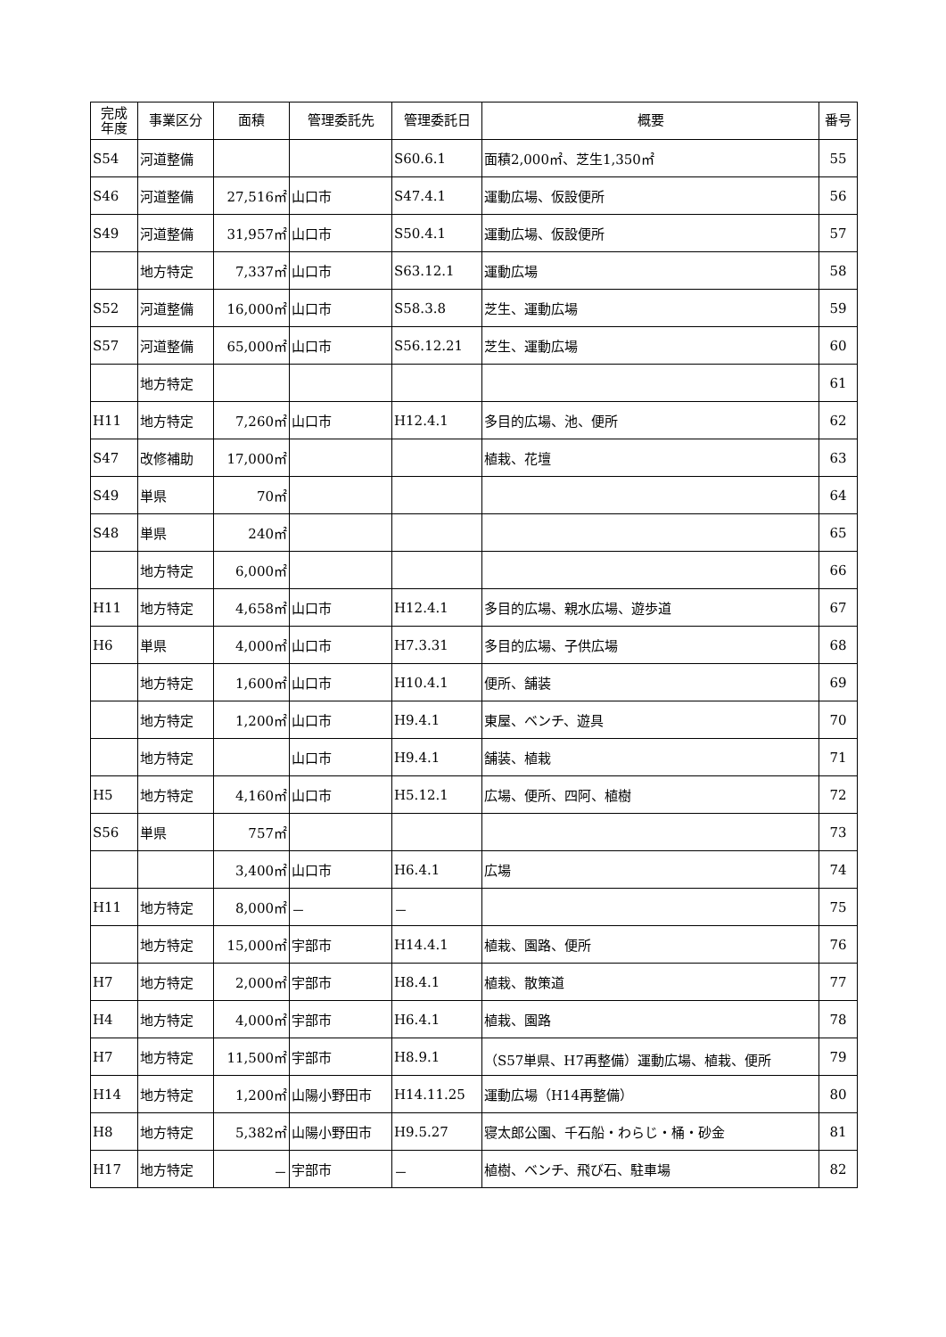| 完成 年度 | 事業区分 | 面積 | 管理委託先 | 管理委託日 | 概要 | 番号 |
| --- | --- | --- | --- | --- | --- | --- |
| S54 | 河道整備 | | | S60.6.1 | 面積2,000㎡、芝生1,350㎡ | 55 |
| S46 | 河道整備 | 27,516㎡ | 山口市 | S47.4.1 | 運動広場、仮設便所 | 56 |
| S49 | 河道整備 | 31,957㎡ | 山口市 | S50.4.1 | 運動広場、仮設便所 | 57 |
| | 地方特定 | 7,337㎡ | 山口市 | S63.12.1 | 運動広場 | 58 |
| S52 | 河道整備 | 16,000㎡ | 山口市 | S58.3.8 | 芝生、運動広場 | 59 |
| S57 | 河道整備 | 65,000㎡ | 山口市 | S56.12.21 | 芝生、運動広場 | 60 |
| | 地方特定 | | | | | 61 |
| H11 | 地方特定 | 7,260㎡ | 山口市 | H12.4.1 | 多目的広場、池、便所 | 62 |
| S47 | 改修補助 | 17,000㎡ | | | 植栽、花壇 | 63 |
| S49 | 単県 | 70㎡ | | | | 64 |
| S48 | 単県 | 240㎡ | | | | 65 |
| | 地方特定 | 6,000㎡ | | | | 66 |
| H11 | 地方特定 | 4,658㎡ | 山口市 | H12.4.1 | 多目的広場、親水広場、遊歩道 | 67 |
| H6 | 単県 | 4,000㎡ | 山口市 | H7.3.31 | 多目的広場、子供広場 | 68 |
| | 地方特定 | 1,600㎡ | 山口市 | H10.4.1 | 便所、舗装 | 69 |
| | 地方特定 | 1,200㎡ | 山口市 | H9.4.1 | 東屋、ベンチ、遊具 | 70 |
| | 地方特定 | | 山口市 | H9.4.1 | 舗装、植栽 | 71 |
| H5 | 地方特定 | 4,160㎡ | 山口市 | H5.12.1 | 広場、便所、四阿、植樹 | 72 |
| S56 | 単県 | 757㎡ | | | | 73 |
| | | 3,400㎡ | 山口市 | H6.4.1 | 広場 | 74 |
| H11 | 地方特定 | 8,000㎡ | － | － | | 75 |
| | 地方特定 | 15,000㎡ | 宇部市 | H14.4.1 | 植栽、園路、便所 | 76 |
| H7 | 地方特定 | 2,000㎡ | 宇部市 | H8.4.1 | 植栽、散策道 | 77 |
| H4 | 地方特定 | 4,000㎡ | 宇部市 | H6.4.1 | 植栽、園路 | 78 |
| H7 | 地方特定 | 11,500㎡ | 宇部市 | H8.9.1 | （S57単県、H7再整備）運動広場、植栽、便所 | 79 |
| H14 | 地方特定 | 1,200㎡ | 山陽小野田市 | H14.11.25 | 運動広場（H14再整備） | 80 |
| H8 | 地方特定 | 5,382㎡ | 山陽小野田市 | H9.5.27 | 寝太郎公園、千石船・わらじ・桶・砂金 | 81 |
| H17 | 地方特定 | － | 宇部市 | － | 植樹、ベンチ、飛び石、駐車場 | 82 |